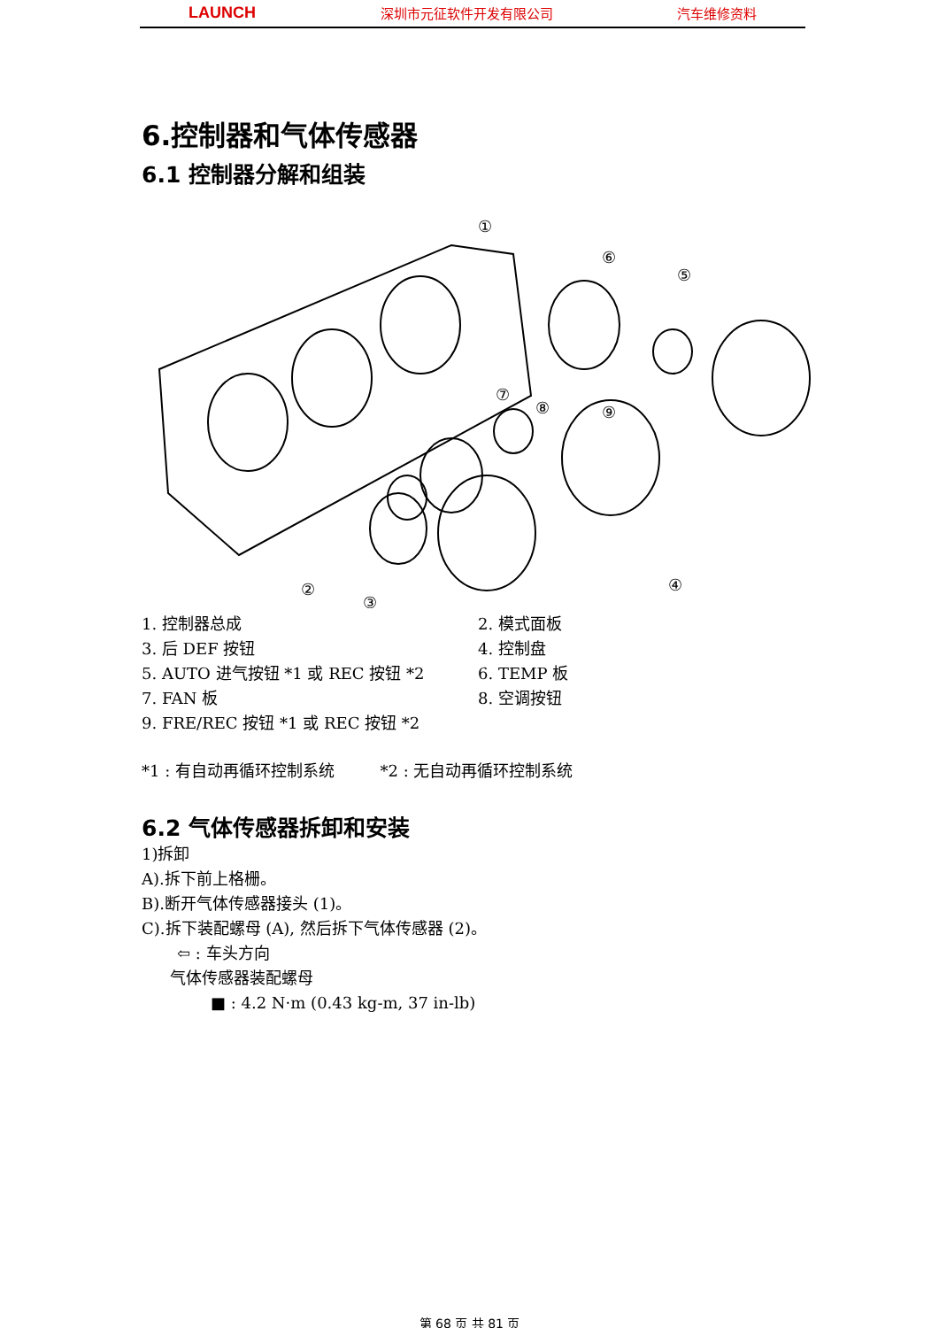LAUNCH 深圳市元征软件开发有限公司 汽车维修资料
6.控制器和气体传感器
6.1 控制器分解和组装
①
②
③
④
⑤
⑥
⑦
⑧
⑨
1. 控制器总成 2. 模式面板
3. 后 DEF 按钮 4. 控制盘
5. AUTO 进气按钮 *1 或 REC 按钮 *2 6. TEMP 板
7. FAN 板 8. 空调按钮
9. FRE/REC 按钮 *1 或 REC 按钮 *2
*1 : 有自动再循环控制系统 *2 : 无自动再循环控制系统
6.2 气体传感器拆卸和安装
1)拆卸
A).拆下前上格栅。
B).断开气体传感器接头 (1)。
C).拆下装配螺母 (A), 然后拆下气体传感器 (2)。
⇦ : 车头方向
气体传感器装配螺母
■ : 4.2 N·m (0.43 kg-m, 37 in-lb)
第 68 页 共 81 页